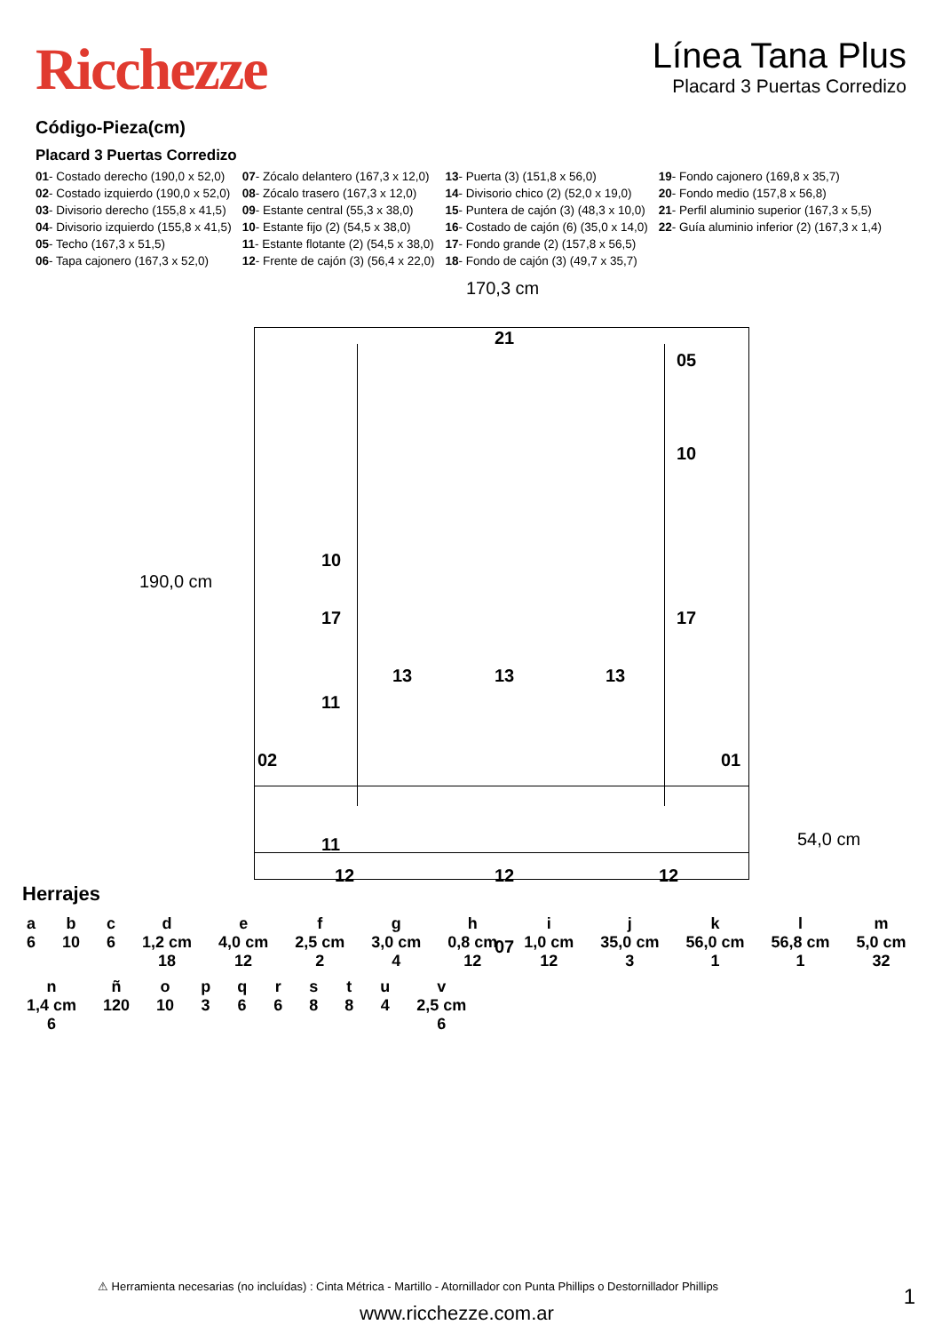Ricchezze
Línea Tana Plus
Placard 3 Puertas Corredizo
Código-Pieza(cm)
Placard 3 Puertas Corredizo
| 01 - Costado derecho (190,0 x 52,0) | 07 - Zócalo delantero (167,3 x 12,0) | 13 - Puerta (3) (151,8 x 56,0) | 19 - Fondo cajonero (169,8 x 35,7) |
| 02 - Costado izquierdo (190,0 x 52,0) | 08 - Zócalo trasero (167,3 x 12,0) | 14 - Divisorio chico (2) (52,0 x 19,0) | 20 - Fondo medio (157,8 x 56,8) |
| 03 - Divisorio derecho (155,8 x 41,5) | 09 - Estante central (55,3 x 38,0) | 15 - Puntera de cajón (3) (48,3 x 10,0) | 21 - Perfil aluminio superior (167,3 x 5,5) |
| 04 - Divisorio izquierdo (155,8 x 41,5) | 10 - Estante fijo (2) (54,5 x 38,0) | 16 - Costado de cajón (6) (35,0 x 14,0) | 22 - Guía aluminio inferior (2) (167,3 x 1,4) |
| 05 - Techo (167,3 x 51,5) | 11 - Estante flotante (2) (54,5 x 38,0) | 17 - Fondo grande (2) (157,8 x 56,5) | |
| 06 - Tapa cajonero (167,3 x 52,0) | 12 - Frente de cajón (3) (56,4 x 22,0) | 18 - Fondo de cajón (3) (49,7 x 35,7) | |
170,3 cm
190,0 cm
54,0 cm
21
05
10
10
17 17
13 13 13
11
02 01
11
.
12 12 12
07
Herrajes
a
6 b
10 c
6 d
1,2 cm
18 e
4,0 cm
12 f
2,5 cm
2 g
3,0 cm
4 h
0,8 cm
12 i
1,0 cm
12 j
35,0 cm
3 k
56,0 cm
1 l
56,8 cm
1 m
5,0 cm
32 n
1,4 cm
6 ñ
120 o
10 p
3 q
6 r
6 s
8 t
8 u
4 v
2,5 cm
6
⚠ Herramienta necesarias (no incluídas) : Cinta Métrica - Martillo - Atornillador con Punta Phillips o Destornillador Phillips
1
www.ricchezze.com.ar